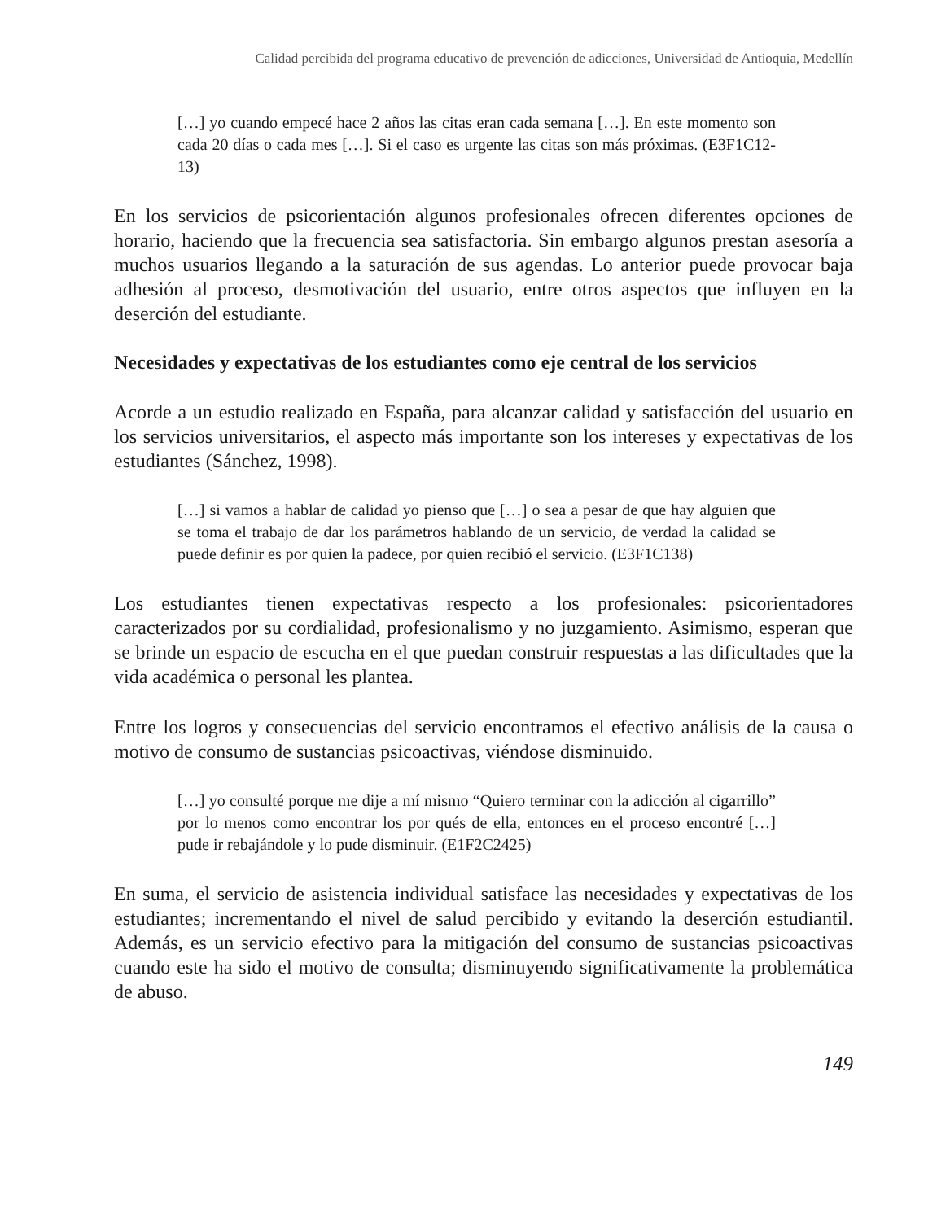Calidad percibida del programa educativo de prevención de adicciones, Universidad de Antioquia, Medellín
[…] yo cuando empecé hace 2 años las citas eran cada semana […]. En este momento son cada 20 días o cada mes […]. Si el caso es urgente las citas son más próximas. (E3F1C12-13)
En los servicios de psicorientación algunos profesionales ofrecen diferentes opciones de horario, haciendo que la frecuencia sea satisfactoria. Sin embargo algunos prestan asesoría a muchos usuarios llegando a la saturación de sus agendas. Lo anterior puede provocar baja adhesión al proceso, desmotivación del usuario, entre otros aspectos que influyen en la deserción del estudiante.
Necesidades y expectativas de los estudiantes como eje central de los servicios
Acorde a un estudio realizado en España, para alcanzar calidad y satisfacción del usuario en los servicios universitarios, el aspecto más importante son los intereses y expectativas de los estudiantes (Sánchez, 1998).
[…] si vamos a hablar de calidad yo pienso que […] o sea a pesar de que hay alguien que se toma el trabajo de dar los parámetros hablando de un servicio, de verdad la calidad se puede definir es por quien la padece, por quien recibió el servicio. (E3F1C138)
Los estudiantes tienen expectativas respecto a los profesionales: psicorientadores caracterizados por su cordialidad, profesionalismo y no juzgamiento. Asimismo, esperan que se brinde un espacio de escucha en el que puedan construir respuestas a las dificultades que la vida académica o personal les plantea.
Entre los logros y consecuencias del servicio encontramos el efectivo análisis de la causa o motivo de consumo de sustancias psicoactivas, viéndose disminuido.
[…] yo consulté porque me dije a mí mismo “Quiero terminar con la adicción al cigarrillo” por lo menos como encontrar los por qués de ella, entonces en el proceso encontré […] pude ir rebajándole y lo pude disminuir. (E1F2C2425)
En suma, el servicio de asistencia individual satisface las necesidades y expectativas de los estudiantes; incrementando el nivel de salud percibido y evitando la deserción estudiantil. Además, es un servicio efectivo para la mitigación del consumo de sustancias psicoactivas cuando este ha sido el motivo de consulta; disminuyendo significativamente la problemática de abuso.
149